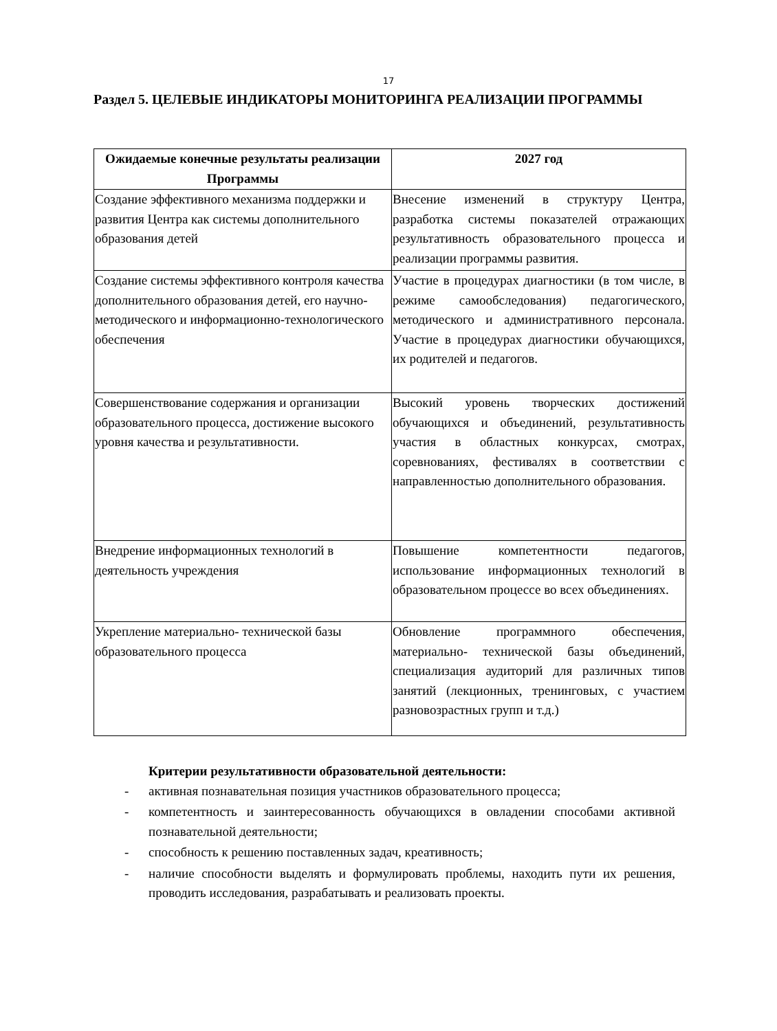17
Раздел 5. ЦЕЛЕВЫЕ ИНДИКАТОРЫ МОНИТОРИНГА РЕАЛИЗАЦИИ ПРОГРАММЫ
| Ожидаемые конечные результаты реализации Программы | 2027 год |
| --- | --- |
| Создание эффективного механизма поддержки и развития Центра как системы дополнительного образования детей | Внесение изменений в структуру Центра, разработка системы показателей отражающих результативность образовательного процесса и реализации программы развития. |
| Создание системы эффективного контроля качества дополнительного образования детей, его научно- методического и информационно-технологического обеспечения | Участие в процедурах диагностики (в том числе, в режиме самообследования) педагогического, методического и административного персонала. Участие в процедурах диагностики обучающихся, их родителей и педагогов. |
| Совершенствование содержания и организации образовательного процесса, достижение высокого уровня качества и результативности. | Высокий уровень творческих достижений обучающихся и объединений, результативность участия в областных конкурсах, смотрах, соревнованиях, фестивалях в соответствии с направленностью дополнительного образования. |
| Внедрение информационных технологий в деятельность учреждения | Повышение компетентности педагогов, использование информационных технологий в образовательном процессе во всех объединениях. |
| Укрепление материально- технической базы образовательного процесса | Обновление программного обеспечения, материально- технической базы объединений, специализация аудиторий для различных типов занятий (лекционных, тренинговых, с участием разновозрастных групп и т.д.) |
Критерии результативности образовательной деятельности:
- активная познавательная позиция участников образовательного процесса;
- компетентность и заинтересованность обучающихся в овладении способами активной познавательной деятельности;
- способность к решению поставленных задач, креативность;
- наличие способности выделять и формулировать проблемы, находить пути их решения, проводить исследования, разрабатывать и реализовать проекты.